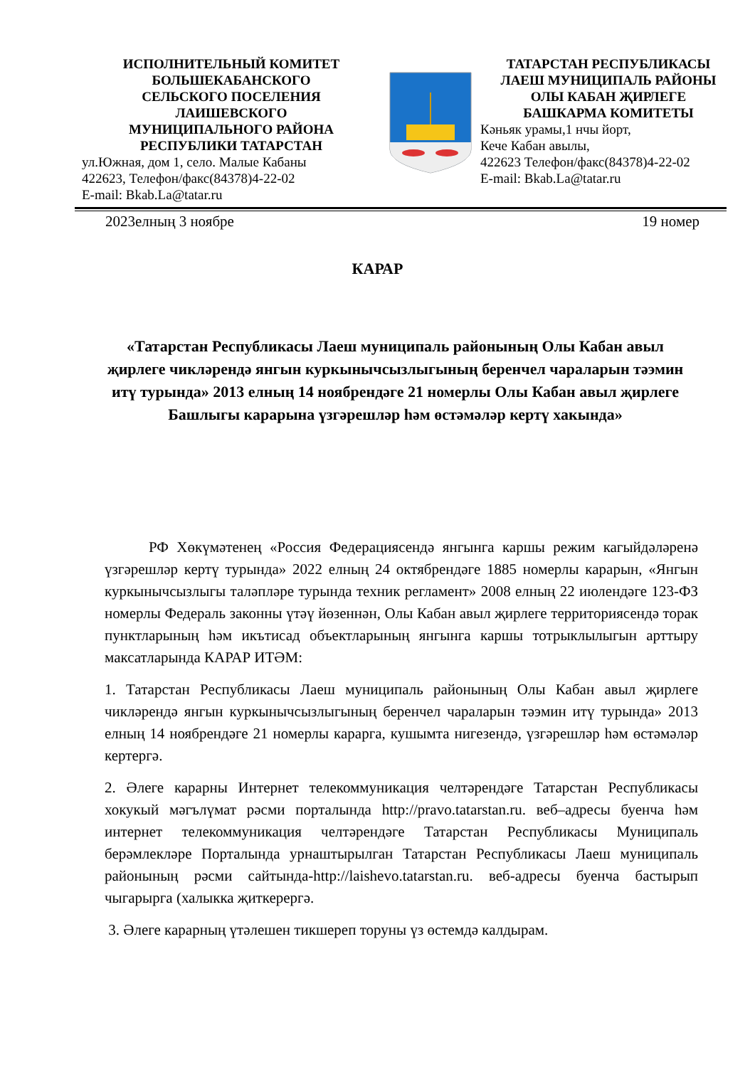ИСПОЛНИТЕЛЬНЫЙ КОМИТЕТ
БОЛЬШЕКАБАНСКОГО
СЕЛЬСКОГО ПОСЕЛЕНИЯ
ЛАИШЕВСКОГО
МУНИЦИПАЛЬНОГО РАЙОНА
РЕСПУБЛИКИ ТАТАРСТАН
ул.Южная, дом 1, село. Малые Кабаны
422623, Телефон/факс(84378)4-22-02
E-mail: Bkab.La@tatar.ru
ТАТАРСТАН РЕСПУБЛИКАСЫ
ЛАЕШ МУНИЦИПАЛЬ РАЙОНЫ
ОЛЫ КАБАН ҖИРЛЕГЕ
БАШКАРМА КОМИТЕТЫ
Кәньяк урамы,1 нчы йорт,
Кече Кабан авылы,
422623 Телефон/факс(84378)4-22-02
E-mail: Bkab.La@tatar.ru
2023елның 3 ноябре 19 номер
КАРАР
«Татарстан Республикасы Лаеш муниципаль районының Олы Кабан авыл җирлеге чикләрендә янгын куркынычсызлыгының беренчел чараларын тәэмин итү турында» 2013 елның 14 ноябрендәге 21 номерлы Олы Кабан авыл җирлеге Башлыгы карарына үзгәрешләр һәм өстәмәләр кертү хакында»
РФ Хөкүмәтенең «Россия Федерациясендә янгынга каршы режим кагыйдәләренә үзгәрешләр кертү турында» 2022 елның 24 октябрендәге 1885 номерлы карарын, «Янгын куркынычсызлыгы таләпләре турында техник регламент» 2008 елның 22 июлендәге 123-ФЗ номерлы Федераль законны үтәү йөзеннән, Олы Кабан авыл җирлеге территориясендә торак пунктларының һәм икътисад объектларының янгынга каршы тотрыклылыгын арттыру максатларында КАРАР ИТӘМ:
1. Татарстан Республикасы Лаеш муниципаль районының Олы Кабан авыл җирлеге чикләрендә янгын куркынычсызлыгының беренчел чараларын тәэмин итү турында» 2013 елның 14 ноябрендәге 21 номерлы карарга, кушымта нигезендә, үзгәрешләр һәм өстәмәләр кертергә.
2. Әлеге карарны Интернет телекоммуникация челтәрендәге Татарстан Республикасы хокукый мәгълүмат рәсми порталында http://pravo.tatarstan.ru. веб–адресы буенча һәм интернет телекоммуникация челтәрендәге Татарстан Республикасы Муниципаль берәмлекләре Порталында урнаштырылган Татарстан Республикасы Лаеш муниципаль районының рәсми сайтында-http://laishevo.tatarstan.ru. веб-адресы буенча бастырып чыгарырга (халыкка җиткерергә.
3. Әлеге карарның үтәлешен тикшереп торуны үз өстемдә калдырам.